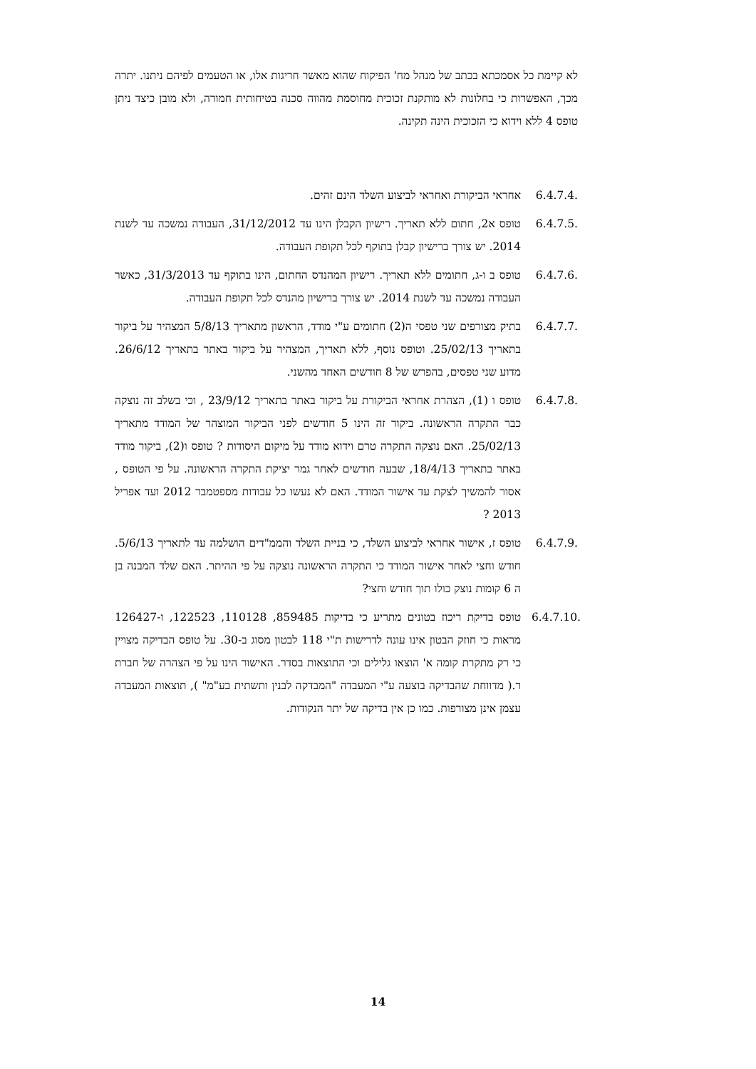לא קיימת כל אסמכתא בכתב של מנהל מח' הפיקוח שהוא מאשר חריגות אלו, או הטעמים לפיהם ניתנו. יתרה מכך, האפשרות כי בחלונות לא מותקנת זכוכית מחוסמת מהווה סכנה בטיחותית חמורה, ולא מובן כיצד ניתן טופס 4 ללא וידוא כי הזכוכית הינה תקינה.
6.4.7.4.
אחראי הביקורת ואחראי לביצוע השלד הינם זהים.
6.4.7.5.
טופס א2, חתום ללא תאריך. רישיון הקבלן הינו עד 31/12/2012, העבודה נמשכה עד לשנת 2014. יש צורך ברישיון קבלן בתוקף לכל תקופת העבודה.
6.4.7.6.
טופס ב ו-ג, חתומים ללא תאריך. רישיון המהנדס החתום, הינו בתוקף עד 31/3/2013, כאשר העבודה נמשכה עד לשנת 2014. יש צורך ברישיון מהנדס לכל תקופת העבודה.
6.4.7.7.
בתיק מצורפים שני טפסי ה(2) חתומים ע"י מודד, הראשון מתאריך 5/8/13 המצהיר על ביקור בתאריך 25/02/13. וטופס נוסף, ללא תאריך, המצהיר על ביקור באתר בתאריך 26/6/12. מדוע שני טפסים, בהפרש של 8 חודשים האחד מהשני.
6.4.7.8.
טופס ו (1), הצהרת אחראי הביקורת על ביקור באתר בתאריך 23/9/12 , וכי בשלב זה נוצקה כבר התקרה הראשונה. ביקור זה הינו 5 חודשים לפני הביקור המוצהר של המודד מתאריך 25/02/13. האם נוצקה התקרה טרם וידוא מודד על מיקום היסודות ? טופס ו(2), ביקור מודד באתר בתאריך 18/4/13, שבעה חודשים לאחר גמר יציקת התקרה הראשונה. על פי הטופס , אסור להמשיך לצקת עד אישור המודד. האם לא נעשו כל עבודות מספטמבר 2012 ועד אפריל 2013 ?
6.4.7.9.
טופס ז, אישור אחראי לביצוע השלד, כי בניית השלד והממ"דים הושלמה עד לתאריך 5/6/13. חודש וחצי לאחר אישור המודד כי התקרה הראשונה נוצקה על פי ההיתר. האם שלד המבנה בן ה 6 קומות נוצק כולו תוך חודש וחצי?
6.4.7.10.
טופס בדיקת ריכוז בטונים מתריע כי בדיקות 859485, 110128, 122523, ו-126427 מראות כי חוזק הבטון אינו עונה לדרישות ת"י 118 לבטון מסוג ב-30. על טופס הבדיקה מצויין כי רק מתקרת קומה א' הוצאו גלילים וכי התוצאות בסדר. האישור הינו על פי הצהרה של חברת ר.( מדווחת שהבדיקה בוצעה ע"י המעבדה "המבדקה לבנין ותשתית בע"מ" ), תוצאות המעבדה עצמן אינן מצורפות. כמו כן אין בדיקה של יתר הנקודות.
14